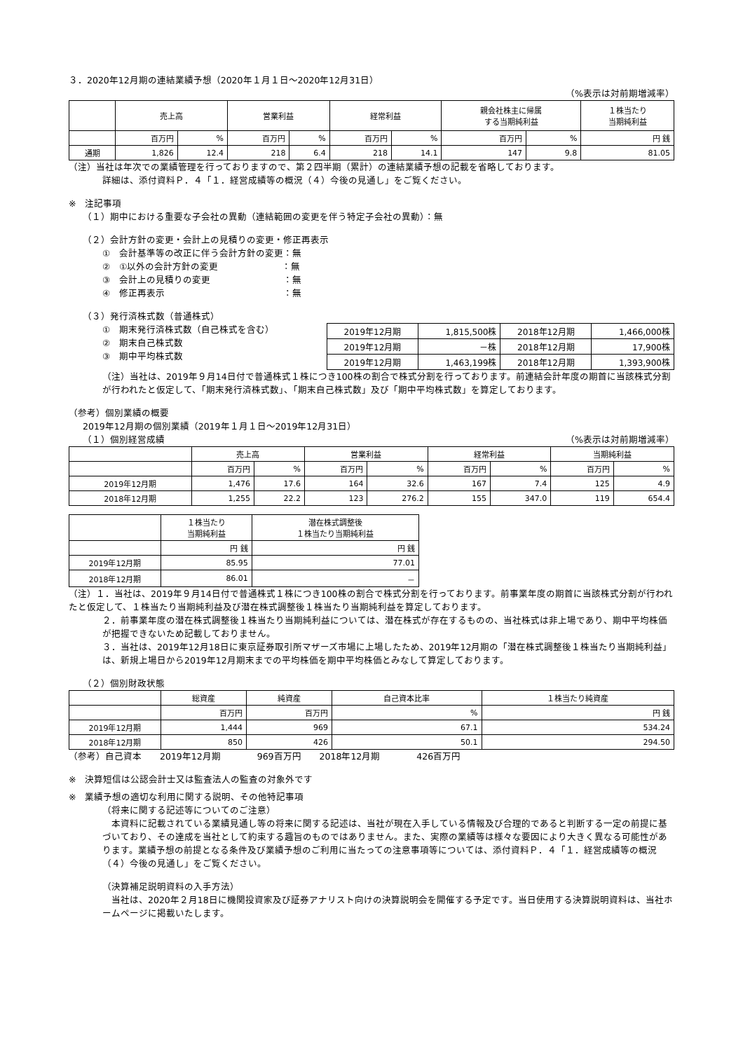３．2020年12月期の連結業績予想（2020年１月１日～2020年12月31日）
（%表示は対前期増減率）
| | 売上高 | | 営業利益 | | 経常利益 | | 親会社株主に帰属 する当期純利益 | | １株当たり 当期純利益 |
| --- | --- | --- | --- | --- | --- | --- | --- | --- | --- |
| | 百万円 | % | 百万円 | % | 百万円 | % | 百万円 | % | 円 銭 |
| 通期 | 1,826 | 12.4 | 218 | 6.4 | 218 | 14.1 | 147 | 9.8 | 81.05 |
（注）当社は年次での業績管理を行っておりますので、第２四半期（累計）の連結業績予想の記載を省略しております。
詳細は、添付資料Ｐ．４「１．経営成績等の概況（４）今後の見通し」をご覧ください。
※　注記事項
（１）期中における重要な子会社の異動（連結範囲の変更を伴う特定子会社の異動）：無
（２）会計方針の変更・会計上の見積りの変更・修正再表示
①　会計基準等の改正に伴う会計方針の変更：無
②　①以外の会計方針の変更　　　　　　　：無
③　会計上の見積りの変更　　　　　　　　：無
④　修正再表示　　　　　　　　　　　　　：無
（３）発行済株式数（普通株式）
①　期末発行済株式数（自己株式を含む）
②　期末自己株式数
③　期中平均株式数
| 2019年12月期 | 1,815,500株 | 2018年12月期 | 1,466,000株 |
| 2019年12月期 | －株 | 2018年12月期 | 17,900株 |
| 2019年12月期 | 1,463,199株 | 2018年12月期 | 1,393,900株 |
（注）当社は、2019年９月14日付で普通株式１株につき100株の割合で株式分割を行っております。前連結会計年度の期首に当該株式分割が行われたと仮定して、「期末発行済株式数」、「期末自己株式数」及び「期中平均株式数」を算定しております。
（参考）個別業績の概要
2019年12月期の個別業績（2019年１月１日～2019年12月31日）
（１）個別経営成績 （%表示は対前期増減率）
| | 売上高 | | 営業利益 | | 経常利益 | | 当期純利益 | |
| --- | --- | --- | --- | --- | --- | --- | --- | --- |
| | 百万円 | % | 百万円 | % | 百万円 | % | 百万円 | % |
| 2019年12月期 | 1,476 | 17.6 | 164 | 32.6 | 167 | 7.4 | 125 | 4.9 |
| 2018年12月期 | 1,255 | 22.2 | 123 | 276.2 | 155 | 347.0 | 119 | 654.4 |
| | １株当たり 当期純利益 | 潜在株式調整後 １株当たり当期純利益 |
| --- | --- | --- |
| | 円 銭 | 円 銭 |
| 2019年12月期 | 85.95 | 77.01 |
| 2018年12月期 | 86.01 | － |
（注）１．当社は、2019年９月14日付で普通株式１株につき100株の割合で株式分割を行っております。前事業年度の期首に当該株式分割が行われたと仮定して、１株当たり当期純利益及び潜在株式調整後１株当たり当期純利益を算定しております。
２．前事業年度の潜在株式調整後１株当たり当期純利益については、潜在株式が存在するものの、当社株式は非上場であり、期中平均株価が把握できないため記載しておりません。
３．当社は、2019年12月18日に東京証券取引所マザーズ市場に上場したため、2019年12月期の「潜在株式調整後１株当たり当期純利益」は、新規上場日から2019年12月期末までの平均株価を期中平均株価とみなして算定しております。
（２）個別財政状態
| | 総資産 | 純資産 | 自己資本比率 | １株当たり純資産 |
| --- | --- | --- | --- | --- |
| | 百万円 | 百万円 | % | 円 銭 |
| 2019年12月期 | 1,444 | 969 | 67.1 | 534.24 |
| 2018年12月期 | 850 | 426 | 50.1 | 294.50 |
（参考）自己資本　　2019年12月期　　　　969百万円　　2018年12月期　　　　426百万円
※　決算短信は公認会計士又は監査法人の監査の対象外です
※　業績予想の適切な利用に関する説明、その他特記事項
（将来に関する記述等についてのご注意）
　本資料に記載されている業績見通し等の将来に関する記述は、当社が現在入手している情報及び合理的であると判断する一定の前提に基づいており、その達成を当社として約束する趣旨のものではありません。また、実際の業績等は様々な要因により大きく異なる可能性があります。業績予想の前提となる条件及び業績予想のご利用に当たっての注意事項等については、添付資料Ｐ．４「１．経営成績等の概況（４）今後の見通し」をご覧ください。
（決算補足説明資料の入手方法）
　当社は、2020年２月18日に機関投資家及び証券アナリスト向けの決算説明会を開催する予定です。当日使用する決算説明資料は、当社ホームページに掲載いたします。